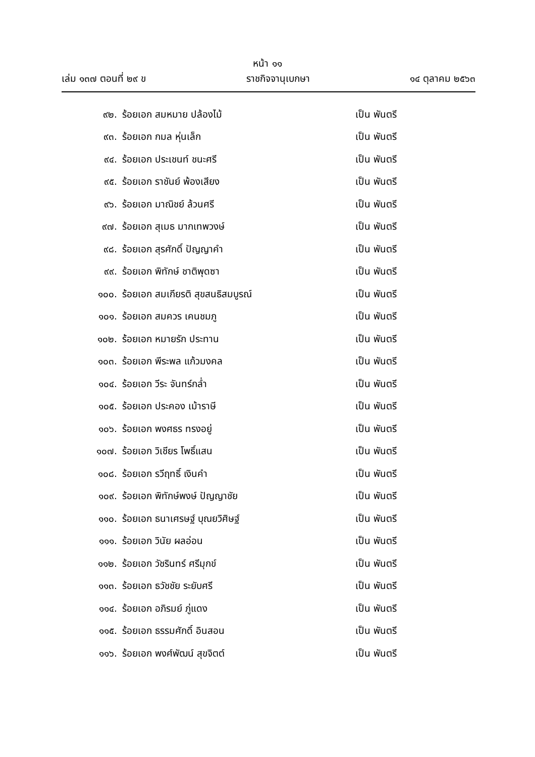หน้า ๑๑
เล่ม ๑๓๗ ตอนที่ ๒๙ ข ราชกิจจานุเบกษา ๑๔ ตุลาคม ๒๕๖๓
๙๒. ร้อยเอก สมหมาย ปล้องไม้ เป็น พันตรี
๙๓. ร้อยเอก กมล หุ่นเล็ก เป็น พันตรี
๙๔. ร้อยเอก ประเชนท์ ชนะศรี เป็น พันตรี
๙๕. ร้อยเอก ราชันย์ พ้องเสียง เป็น พันตรี
๙๖. ร้อยเอก มาณิชย์ ล้วนศรี เป็น พันตรี
๙๗. ร้อยเอก สุเมธ มากเทพวงษ์ เป็น พันตรี
๙๘. ร้อยเอก สุรศักดิ์ ปัญญาคำ เป็น พันตรี
๙๙. ร้อยเอก พิทักษ์ ชาติพุดซา เป็น พันตรี
๑๐๐. ร้อยเอก สมเกียรติ สุขสนธิสมบูรณ์ เป็น พันตรี
๑๐๑. ร้อยเอก สมควร เคนชมภู เป็น พันตรี
๑๐๒. ร้อยเอก หมายรัก ประทาน เป็น พันตรี
๑๐๓. ร้อยเอก พีระพล แก้วมงคล เป็น พันตรี
๑๐๔. ร้อยเอก วีระ จันทร์กล่ำ เป็น พันตรี
๑๐๕. ร้อยเอก ประคอง เม้าราษี เป็น พันตรี
๑๐๖. ร้อยเอก พงศธร ทรงอยู่ เป็น พันตรี
๑๐๗. ร้อยเอก วิเชียร โพธิ์แสน เป็น พันตรี
๑๐๘. ร้อยเอก รวีฤทธิ์ เงินคำ เป็น พันตรี
๑๐๙. ร้อยเอก พิทักษ์พงษ์ ปัญญาชัย เป็น พันตรี
๑๑๐. ร้อยเอก ธนาเศรษฐ์ บุณยวิศิษฐ์ เป็น พันตรี
๑๑๑. ร้อยเอก วินัย ผลอ่อน เป็น พันตรี
๑๑๒. ร้อยเอก วัชรินทร์ ศรีมุกข์ เป็น พันตรี
๑๑๓. ร้อยเอก ธวัชชัย ระยับศรี เป็น พันตรี
๑๑๔. ร้อยเอก อภิรมย์ ภู่แดง เป็น พันตรี
๑๑๕. ร้อยเอก ธรรมศักดิ์ อินสอน เป็น พันตรี
๑๑๖. ร้อยเอก พงศ์พัฒน์ สุขจิตต์ เป็น พันตรี